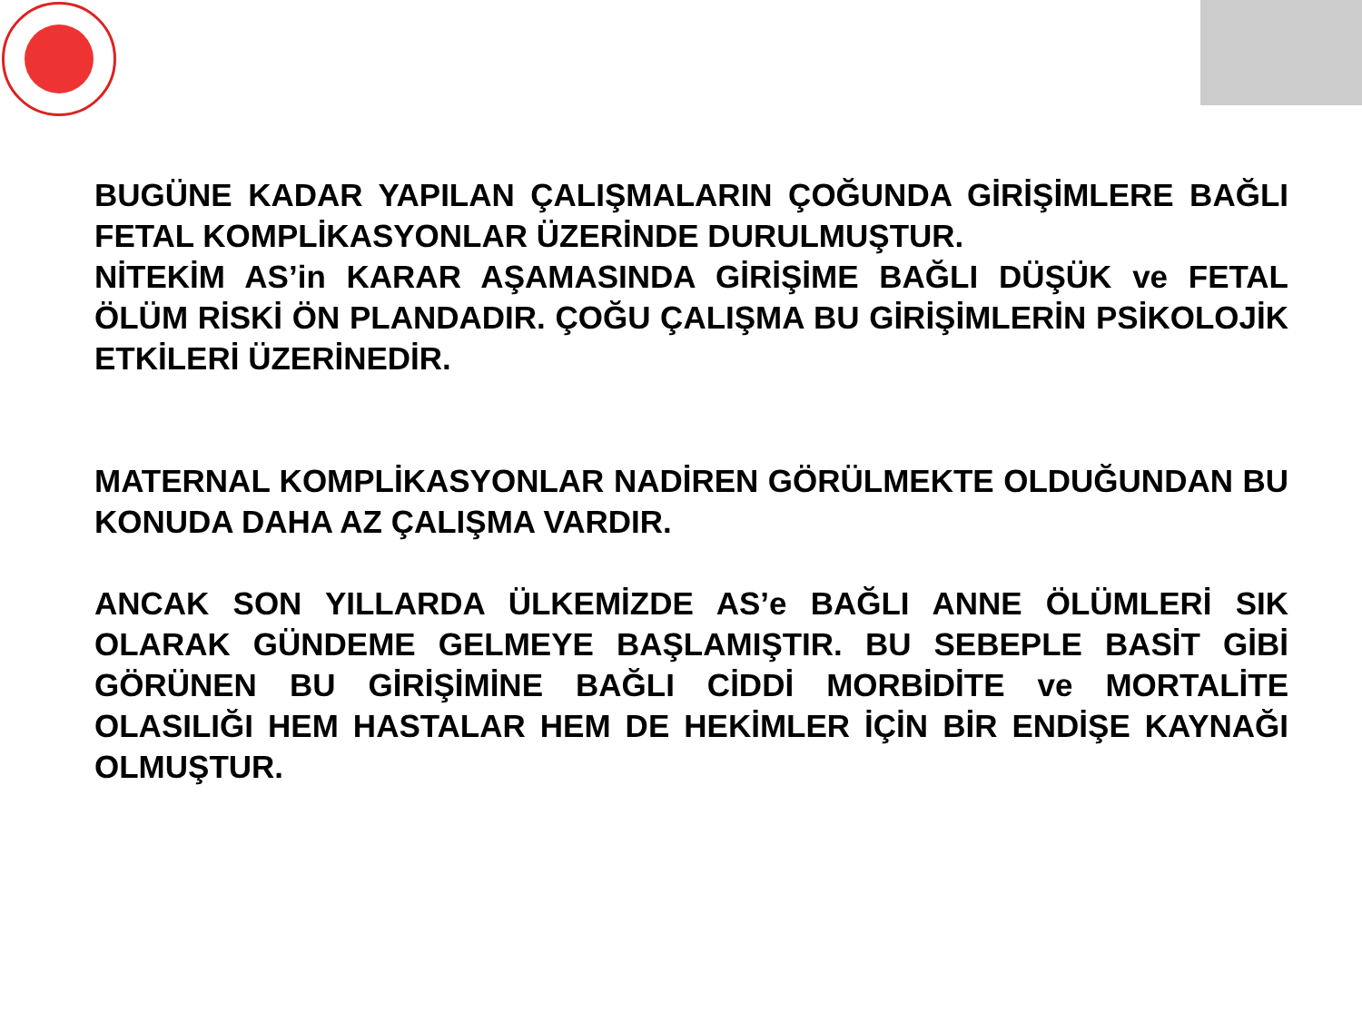BUGÜNE KADAR YAPILAN ÇALIŞMALARIN ÇOĞUNDA GİRİŞİMLERE BAĞLI FETAL KOMPLİKASYONLAR ÜZERİNDE DURULMUŞTUR.
NİTEKİM AS’in KARAR AŞAMASINDA GİRİŞİME BAĞLI DÜŞÜK ve FETAL ÖLÜM RİSKİ ÖN PLANDADIR. ÇOĞU ÇALIŞMA BU GİRİŞİMLERİN PSİKOLOJİK ETKİLERİ ÜZERİNEDİR.
MATERNAL KOMPLİKASYONLAR NADİREN GÖRÜLMEKTE OLDUĞUNDAN BU KONUDA DAHA AZ ÇALIŞMA VARDIR.
ANCAK SON YILLARDA ÜLKEMİZDE AS’e BAĞLI ANNE ÖLÜMLERİ SIK OLARAK GÜNDEME GELMEYE BAŞLAMIŞTIR. BU SEBEPLE BASİT GİBİ GÖRÜNEN BU GİRİŞİMİNE BAĞLI CİDDİ MORBİDİTE ve MORTALİTE OLASILIĞI HEM HASTALAR HEM DE HEKİMLER İÇİN BİR ENDİŞE KAYNAĞI OLMUŞTUR.